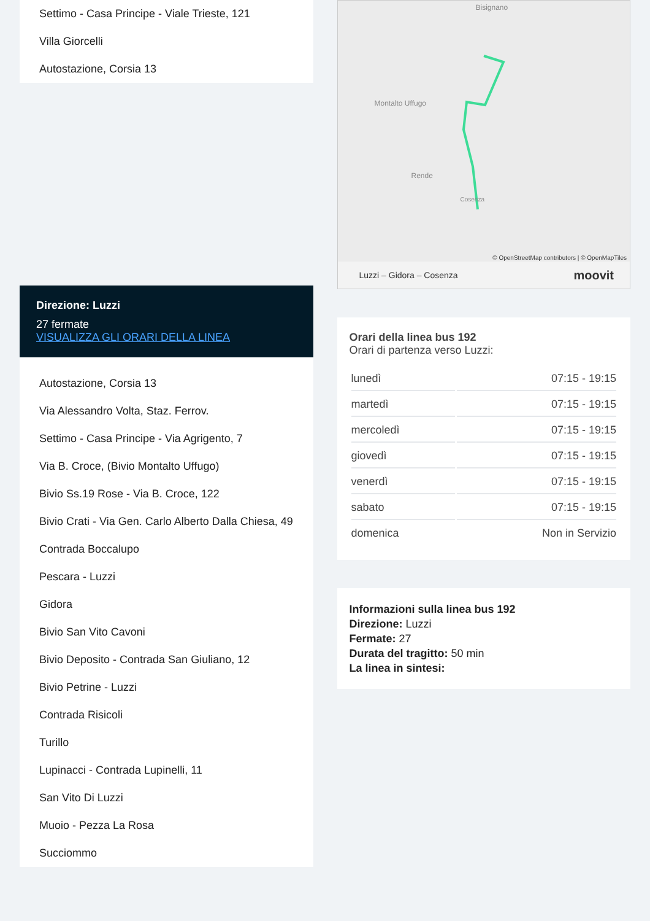Settimo - Casa Principe - Viale Trieste, 121
Villa Giorcelli
Autostazione, Corsia 13
Direzione: Luzzi
27 fermate
VISUALIZZA GLI ORARI DELLA LINEA
Autostazione, Corsia 13
Via Alessandro Volta, Staz. Ferrov.
Settimo - Casa Principe - Via Agrigento, 7
Via B. Croce, (Bivio Montalto Uffugo)
Bivio Ss.19 Rose - Via B. Croce, 122
Bivio Crati - Via Gen. Carlo Alberto Dalla Chiesa, 49
Contrada Boccalupo
Pescara - Luzzi
Gidora
Bivio San Vito Cavoni
Bivio Deposito - Contrada San Giuliano, 12
Bivio Petrine - Luzzi
Contrada Risicoli
Turillo
Lupinacci - Contrada Lupinelli, 11
San Vito Di Luzzi
Muoio - Pezza La Rosa
Succiommo
Bisignano
Montalto Uffugo
Rende
Cosenza
© OpenStreetMap contributors | © OpenMapTiles
Luzzi – Gidora – Cosenza moovit
Orari della linea bus 192
Orari di partenza verso Luzzi:
| lunedì | 07:15 - 19:15 |
| martedì | 07:15 - 19:15 |
| mercoledì | 07:15 - 19:15 |
| giovedì | 07:15 - 19:15 |
| venerdì | 07:15 - 19:15 |
| sabato | 07:15 - 19:15 |
| domenica | Non in Servizio |
Informazioni sulla linea bus 192
Direzione: Luzzi
Fermate: 27
Durata del tragitto: 50 min
La linea in sintesi: